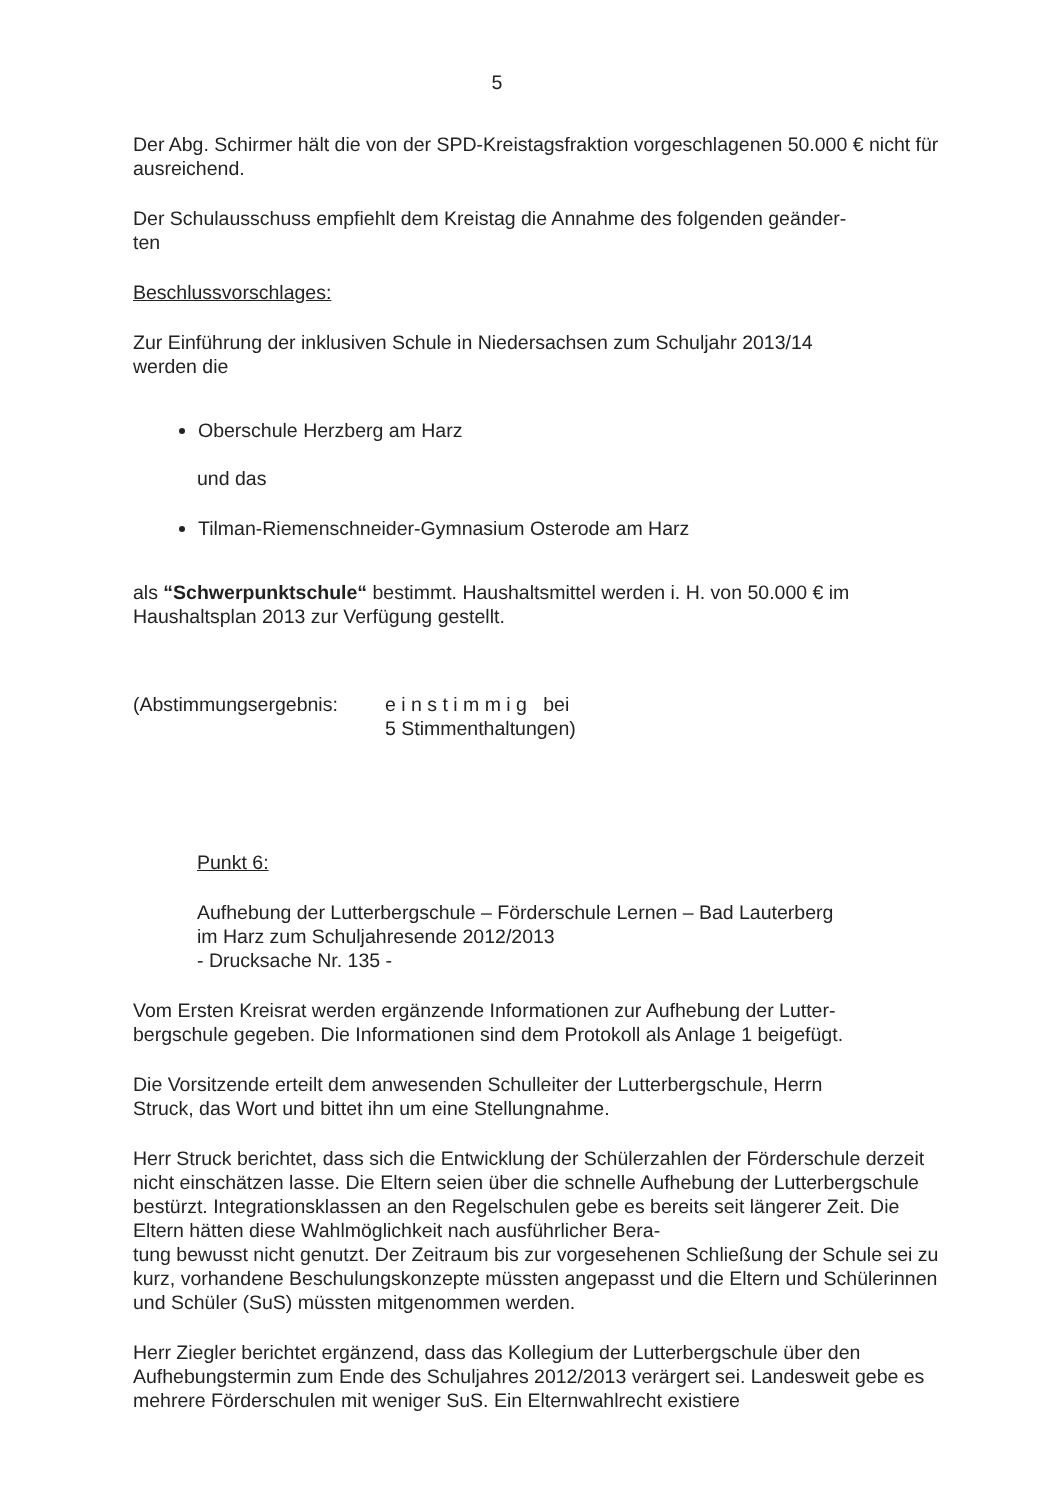5
Der Abg. Schirmer hält die von der SPD-Kreistagsfraktion vorgeschlagenen 50.000 € nicht für ausreichend.
Der Schulausschuss empfiehlt dem Kreistag die Annahme des folgenden geänder-
ten
Beschlussvorschlages:
Zur Einführung der inklusiven Schule in Niedersachsen zum Schuljahr 2013/14
werden die
Oberschule Herzberg am Harz
und das
Tilman-Riemenschneider-Gymnasium Osterode am Harz
als “Schwerpunktschule“ bestimmt. Haushaltsmittel werden i. H. von 50.000 € im Haushaltsplan 2013 zur Verfügung gestellt.
(Abstimmungsergebnis: e i n s t i m m i g bei
5 Stimmenthaltungen)
Punkt 6:
Aufhebung der Lutterbergschule – Förderschule Lernen – Bad Lauterberg
im Harz zum Schuljahresende 2012/2013
- Drucksache Nr. 135 -
Vom Ersten Kreisrat werden ergänzende Informationen zur Aufhebung der Lutter-
bergschule gegeben. Die Informationen sind dem Protokoll als Anlage 1 beigefügt.
Die Vorsitzende erteilt dem anwesenden Schulleiter der Lutterbergschule, Herrn
Struck, das Wort und bittet ihn um eine Stellungnahme.
Herr Struck berichtet, dass sich die Entwicklung der Schülerzahlen der Förderschule derzeit nicht einschätzen lasse. Die Eltern seien über die schnelle Aufhebung der Lutterbergschule bestürzt. Integrationsklassen an den Regelschulen gebe es bereits seit längerer Zeit. Die Eltern hätten diese Wahlmöglichkeit nach ausführlicher Bera-
tung bewusst nicht genutzt. Der Zeitraum bis zur vorgesehenen Schließung der Schule sei zu kurz, vorhandene Beschulungskonzepte müssten angepasst und die Eltern und Schülerinnen und Schüler (SuS) müssten mitgenommen werden.
Herr Ziegler berichtet ergänzend, dass das Kollegium der Lutterbergschule über den Aufhebungstermin zum Ende des Schuljahres 2012/2013 verärgert sei. Landesweit gebe es mehrere Förderschulen mit weniger SuS. Ein Elternwahlrecht existiere